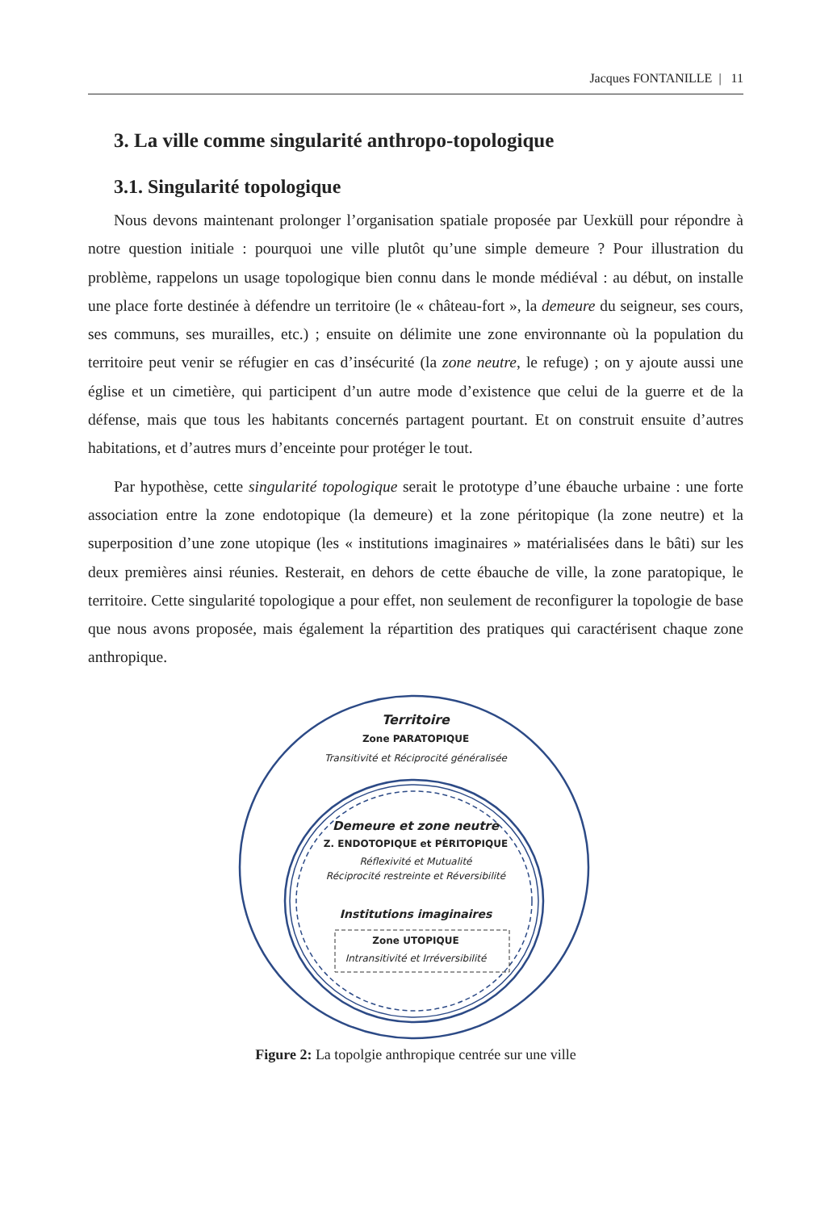Jacques FONTANILLE | 11
3. La ville comme singularité anthropo-topologique
3.1. Singularité topologique
Nous devons maintenant prolonger l’organisation spatiale proposée par Uexküll pour répondre à notre question initiale : pourquoi une ville plutôt qu’une simple demeure ? Pour illustration du problème, rappelons un usage topologique bien connu dans le monde médiéval : au début, on installe une place forte destinée à défendre un territoire (le « château-fort », la demeure du seigneur, ses cours, ses communs, ses murailles, etc.) ; ensuite on délimite une zone environnante où la population du territoire peut venir se réfugier en cas d’insécurité (la zone neutre, le refuge) ; on y ajoute aussi une église et un cimetière, qui participent d’un autre mode d’existence que celui de la guerre et de la défense, mais que tous les habitants concernés partagent pourtant. Et on construit ensuite d’autres habitations, et d’autres murs d’enceinte pour protéger le tout.
Par hypothèse, cette singularité topologique serait le prototype d’une ébauche urbaine : une forte association entre la zone endotopique (la demeure) et la zone péritopique (la zone neutre) et la superposition d’une zone utopique (les « institutions imaginaires » matérialisées dans le bâti) sur les deux premières ainsi réunies. Resterait, en dehors de cette ébauche de ville, la zone paratopique, le territoire. Cette singularité topologique a pour effet, non seulement de reconfigurer la topologie de base que nous avons proposée, mais également la répartition des pratiques qui caractérisent chaque zone anthropique.
Territoire
Zone PARATOPIQUE
Transitivité et Réciprocité généralisée
Demeure et zone neutre
Z. ENDOTOPIQUE et PÉRITOPIQUE
Réflexivité et Mutualité
Réciprocité restreinte et Réversibilité
Institutions imaginaires
Zone UTOPIQUE
Intransitivité et Irréversibilité
Figure 2: La topolgie anthropique centrée sur une ville